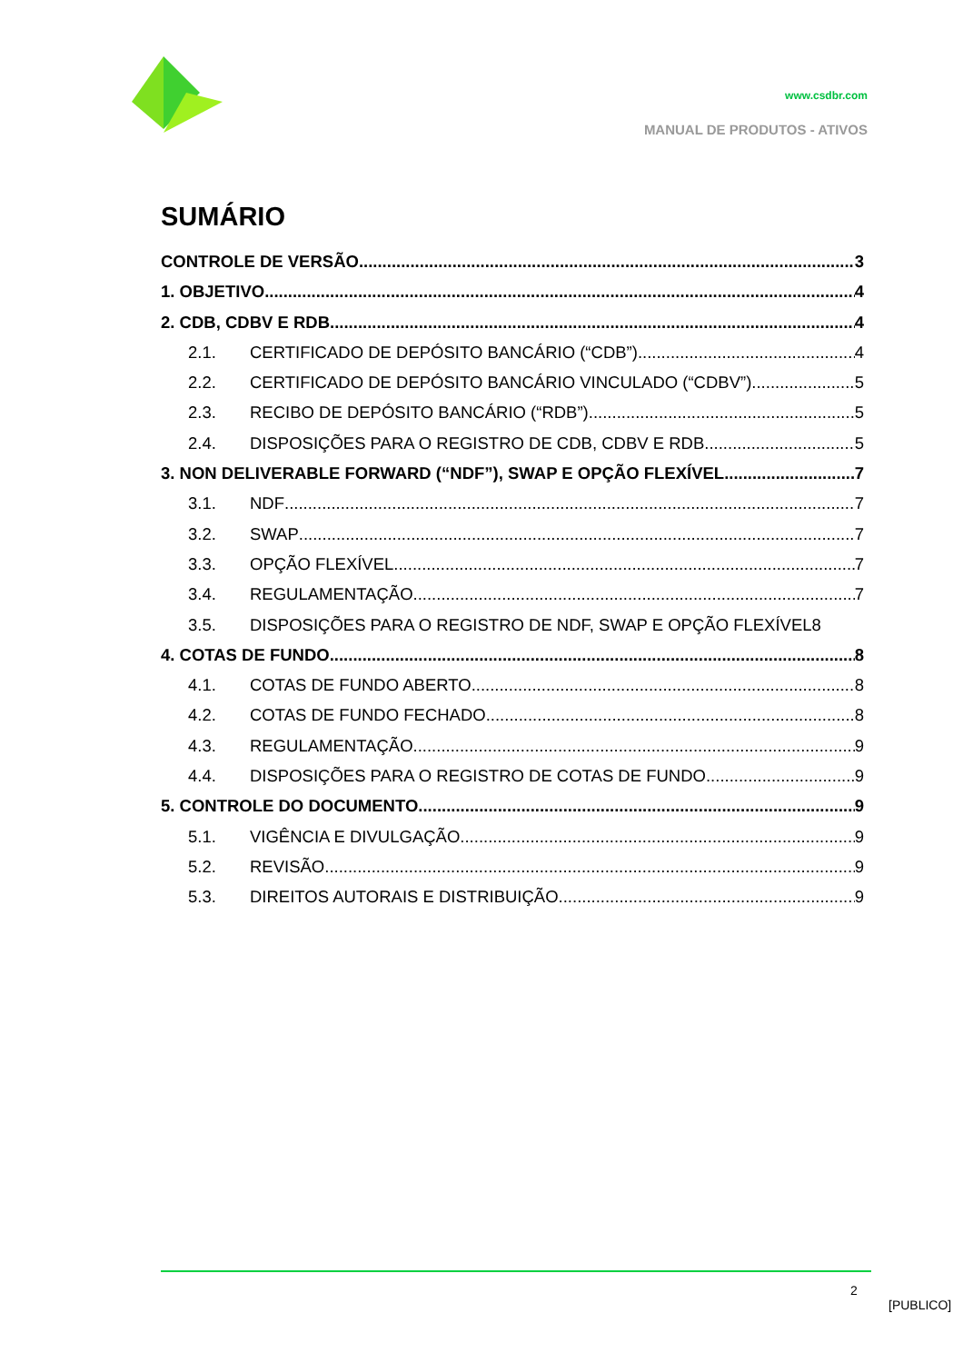www.csdbr.com
MANUAL DE PRODUTOS - ATIVOS
SUMÁRIO
CONTROLE DE VERSÃO 3
1. OBJETIVO 4
2. CDB, CDBV E RDB 4
2.1. CERTIFICADO DE DEPÓSITO BANCÁRIO (“CDB”) 4
2.2. CERTIFICADO DE DEPÓSITO BANCÁRIO VINCULADO (“CDBV”) 5
2.3. RECIBO DE DEPÓSITO BANCÁRIO (“RDB”) 5
2.4. DISPOSIÇÕES PARA O REGISTRO DE CDB, CDBV E RDB 5
3. NON DELIVERABLE FORWARD (“NDF”), SWAP E OPÇÃO FLEXÍVEL 7
3.1. NDF 7
3.2. SWAP 7
3.3. OPÇÃO FLEXÍVEL 7
3.4. REGULAMENTAÇÃO 7
3.5. DISPOSIÇÕES PARA O REGISTRO DE NDF, SWAP E OPÇÃO FLEXÍVEL 8
4. COTAS DE FUNDO 8
4.1. COTAS DE FUNDO ABERTO 8
4.2. COTAS DE FUNDO FECHADO 8
4.3. REGULAMENTAÇÃO 9
4.4. DISPOSIÇÕES PARA O REGISTRO DE COTAS DE FUNDO 9
5. CONTROLE DO DOCUMENTO 9
5.1. VIGÊNCIA E DIVULGAÇÃO 9
5.2. REVISÃO 9
5.3. DIREITOS AUTORAIS E DISTRIBUIÇÃO 9
2
[PUBLICO]